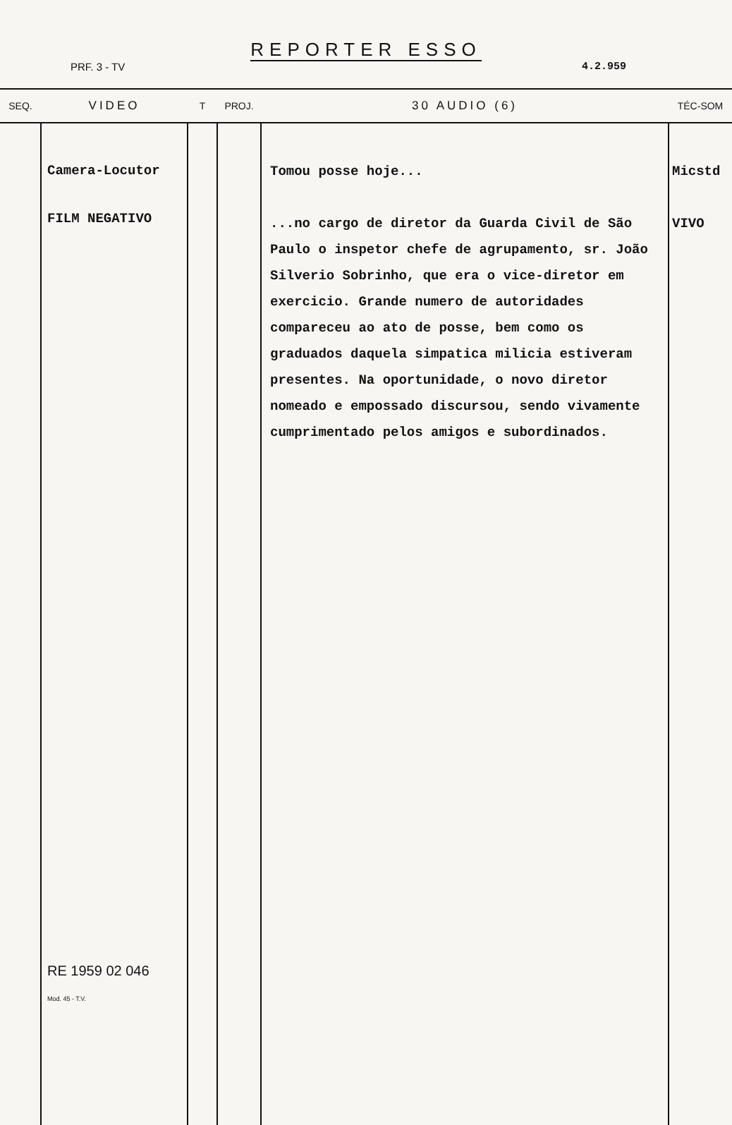REPORTER ESSO
PRF. 3 - TV 4.2.959
| SEQ. | VIDEO | T | PROJ. | 30 AUDIO (6) | TÉC-SOM |
| --- | --- | --- | --- | --- | --- |
| | Camera-Locutor FILM NEGATIVO RE 1959 02 046 Mod. 45 - T.V. | | | Tomou posse hoje... ...no cargo de diretor da Guarda Civil de São Paulo o inspetor chefe de agrupamento, sr. João Silverio Sobrinho, que era o vice-diretor em exercicio. Grande numero de autoridades compareceu ao ato de posse, bem como os graduados daquela simpatica milicia estiveram presentes. Na oportunidade, o novo diretor nomeado e empossado discursou, sendo vivamente cumprimentado pelos amigos e subordinados. | Micstd VIVO |